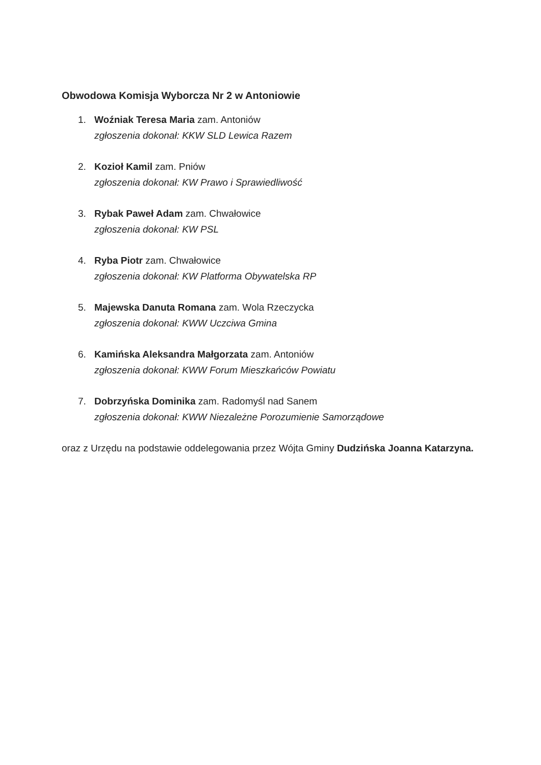Obwodowa Komisja Wyborcza Nr 2 w Antoniowie
1. Woźniak Teresa Maria zam. Antoniów
zgłoszenia dokonał: KKW SLD Lewica Razem
2. Kozioł Kamil zam. Pniów
zgłoszenia dokonał: KW Prawo i Sprawiedliwość
3. Rybak Paweł Adam zam. Chwałowice
zgłoszenia dokonał: KW PSL
4. Ryba Piotr zam. Chwałowice
zgłoszenia dokonał: KW Platforma Obywatelska RP
5. Majewska Danuta Romana zam. Wola Rzeczycka
zgłoszenia dokonał: KWW Uczciwa Gmina
6. Kamińska Aleksandra Małgorzata zam. Antoniów
zgłoszenia dokonał: KWW Forum Mieszkańców Powiatu
7. Dobrzyńska Dominika zam. Radomyśl nad Sanem
zgłoszenia dokonał: KWW Niezależne Porozumienie Samorządowe
oraz z Urzędu na podstawie oddelegowania przez Wójta Gminy Dudzińska Joanna Katarzyna.